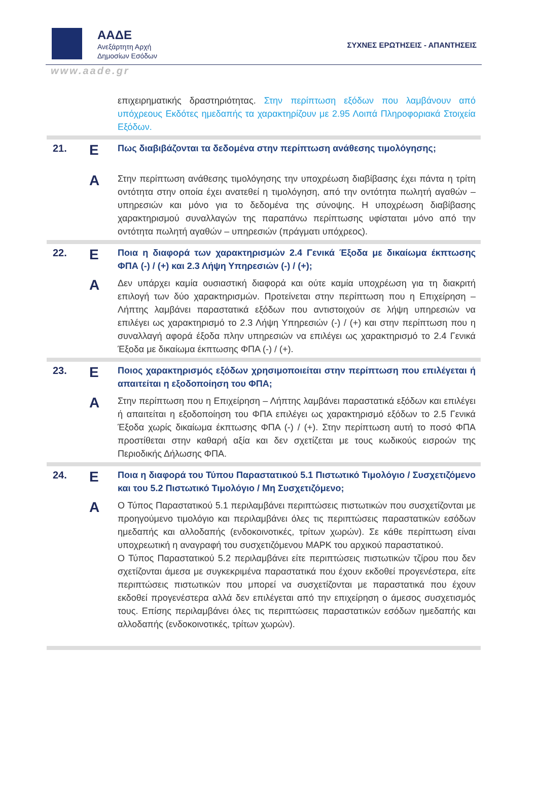ΑΑΔΕ
Ανεξάρτητη Αρχή
Δημοσίων Εσόδων
ΣΥΧΝΕΣ ΕΡΩΤΗΣΕΙΣ - ΑΠΑΝΤΗΣΕΙΣ
www.aade.gr
| | | επιχειρηματικής δραστηριότητας. Στην περίπτωση εξόδων που λαμβάνουν από υπόχρεους Εκδότες ημεδαπής τα χαρακτηρίζουν με 2.95 Λοιπά Πληροφοριακά Στοιχεία Εξόδων. |
| 21. | Ε | Πως διαβιβάζονται τα δεδομένα στην περίπτωση ανάθεσης τιμολόγησης; |
| | Α | Στην περίπτωση ανάθεσης τιμολόγησης την υποχρέωση διαβίβασης έχει πάντα η τρίτη οντότητα στην οποία έχει ανατεθεί η τιμολόγηση, από την οντότητα πωλητή αγαθών – υπηρεσιών και μόνο για το δεδομένα της σύνοψης. Η υποχρέωση διαβίβασης χαρακτηρισμού συναλλαγών της παραπάνω περίπτωσης υφίσταται μόνο από την οντότητα πωλητή αγαθών – υπηρεσιών (πράγματι υπόχρεος). |
| 22. | Ε | Ποια η διαφορά των χαρακτηρισμών 2.4 Γενικά Έξοδα με δικαίωμα έκπτωσης ΦΠΑ (-) / (+) και 2.3 Λήψη Υπηρεσιών (-) / (+); |
| | Α | Δεν υπάρχει καμία ουσιαστική διαφορά και ούτε καμία υποχρέωση για τη διακριτή επιλογή των δύο χαρακτηρισμών. Προτείνεται στην περίπτωση που η Επιχείρηση – Λήπτης λαμβάνει παραστατικά εξόδων που αντιστοιχούν σε λήψη υπηρεσιών να επιλέγει ως χαρακτηρισμό το 2.3 Λήψη Υπηρεσιών (-) / (+) και στην περίπτωση που η συναλλαγή αφορά έξοδα πλην υπηρεσιών να επιλέγει ως χαρακτηρισμό το 2.4 Γενικά Έξοδα με δικαίωμα έκπτωσης ΦΠΑ (-) / (+). |
| 23. | Ε | Ποιος χαρακτηρισμός εξόδων χρησιμοποιείται στην περίπτωση που επιλέγεται ή απαιτείται η εξοδοποίηση του ΦΠΑ; |
| | Α | Στην περίπτωση που η Επιχείρηση – Λήπτης λαμβάνει παραστατικά εξόδων και επιλέγει ή απαιτείται η εξοδοποίηση του ΦΠΑ επιλέγει ως χαρακτηρισμό εξόδων το 2.5 Γενικά Έξοδα χωρίς δικαίωμα έκπτωσης ΦΠΑ (-) / (+). Στην περίπτωση αυτή το ποσό ΦΠΑ προστίθεται στην καθαρή αξία και δεν σχετίζεται με τους κωδικούς εισροών της Περιοδικής Δήλωσης ΦΠΑ. |
| 24. | Ε | Ποια η διαφορά του Τύπου Παραστατικού 5.1 Πιστωτικό Τιμολόγιο / Συσχετιζόμενο και του 5.2 Πιστωτικό Τιμολόγιο / Μη Συσχετιζόμενο; |
| | Α | Ο Τύπος Παραστατικού 5.1 περιλαμβάνει περιπτώσεις πιστωτικών που συσχετίζονται με προηγούμενο τιμολόγιο και περιλαμβάνει όλες τις περιπτώσεις παραστατικών εσόδων ημεδαπής και αλλοδαπής (ενδοκοινοτικές, τρίτων χωρών). Σε κάθε περίπτωση είναι υποχρεωτική η αναγραφή του συσχετιζόμενου ΜΑΡΚ του αρχικού παραστατικού. Ο Τύπος Παραστατικού 5.2 περιλαμβάνει είτε περιπτώσεις πιστωτικών τζίρου που δεν σχετίζονται άμεσα με συγκεκριμένα παραστατικά που έχουν εκδοθεί προγενέστερα, είτε περιπτώσεις πιστωτικών που μπορεί να συσχετίζονται με παραστατικά που έχουν εκδοθεί προγενέστερα αλλά δεν επιλέγεται από την επιχείρηση ο άμεσος συσχετισμός τους. Επίσης περιλαμβάνει όλες τις περιπτώσεις παραστατικών εσόδων ημεδαπής και αλλοδαπής (ενδοκοινοτικές, τρίτων χωρών). |